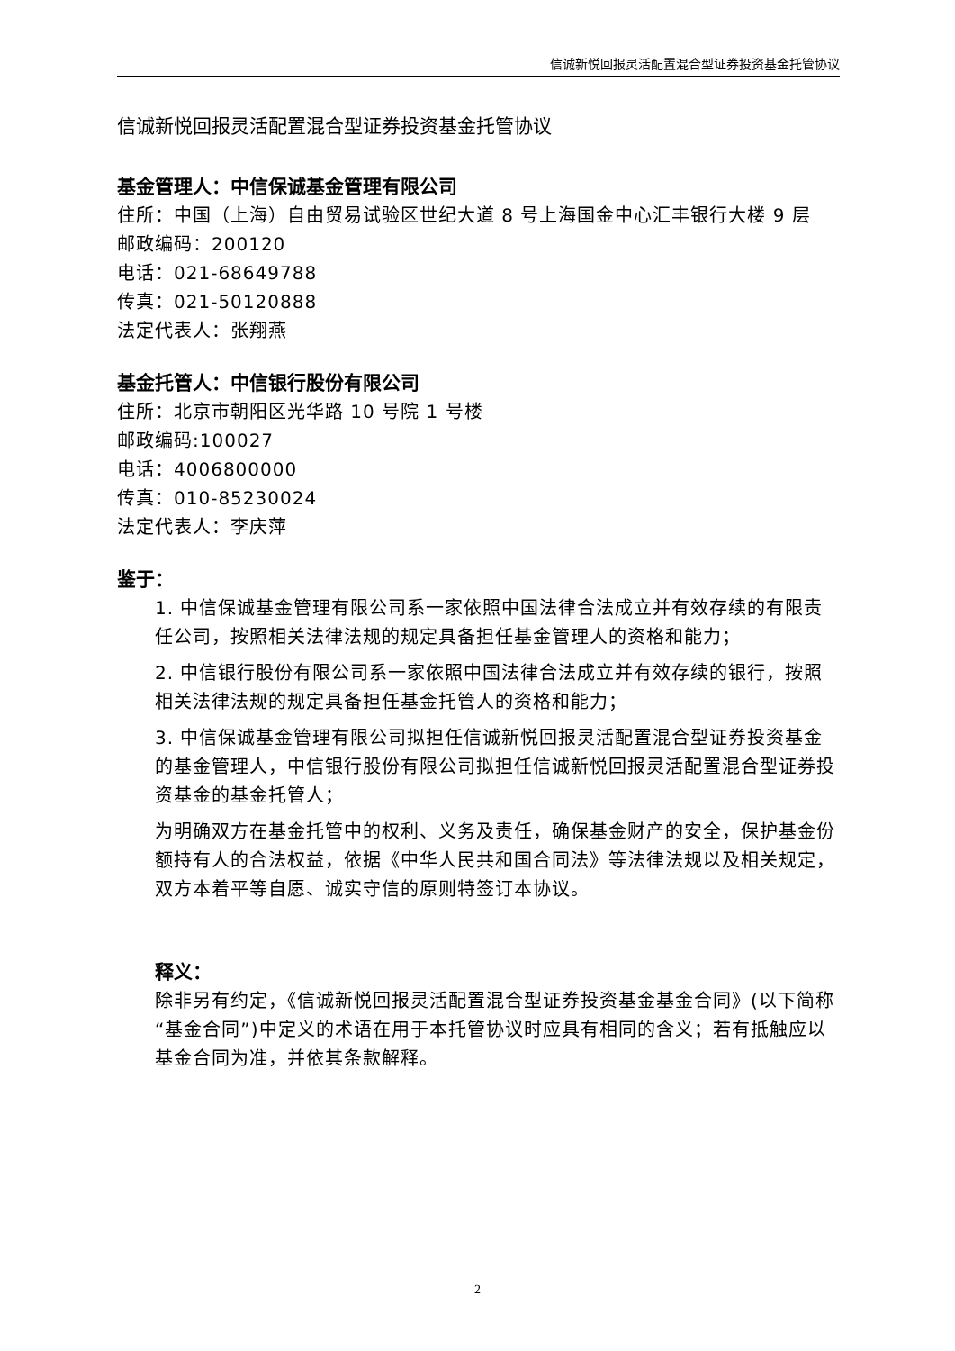信诚新悦回报灵活配置混合型证券投资基金托管协议
信诚新悦回报灵活配置混合型证券投资基金托管协议
基金管理人：中信保诚基金管理有限公司
住所：中国（上海）自由贸易试验区世纪大道 8 号上海国金中心汇丰银行大楼 9 层
邮政编码：200120
电话：021-68649788
传真：021-50120888
法定代表人：张翔燕
基金托管人：中信银行股份有限公司
住所：北京市朝阳区光华路 10 号院 1 号楼
邮政编码:100027
电话：4006800000
传真：010-85230024
法定代表人：李庆萍
鉴于：
1. 中信保诚基金管理有限公司系一家依照中国法律合法成立并有效存续的有限责任公司，按照相关法律法规的规定具备担任基金管理人的资格和能力；
2. 中信银行股份有限公司系一家依照中国法律合法成立并有效存续的银行，按照相关法律法规的规定具备担任基金托管人的资格和能力；
3. 中信保诚基金管理有限公司拟担任信诚新悦回报灵活配置混合型证券投资基金的基金管理人，中信银行股份有限公司拟担任信诚新悦回报灵活配置混合型证券投资基金的基金托管人；
为明确双方在基金托管中的权利、义务及责任，确保基金财产的安全，保护基金份额持有人的合法权益，依据《中华人民共和国合同法》等法律法规以及相关规定，双方本着平等自愿、诚实守信的原则特签订本协议。
释义：
除非另有约定，《信诚新悦回报灵活配置混合型证券投资基金基金合同》(以下简称“基金合同”)中定义的术语在用于本托管协议时应具有相同的含义；若有抵触应以基金合同为准，并依其条款解释。
2